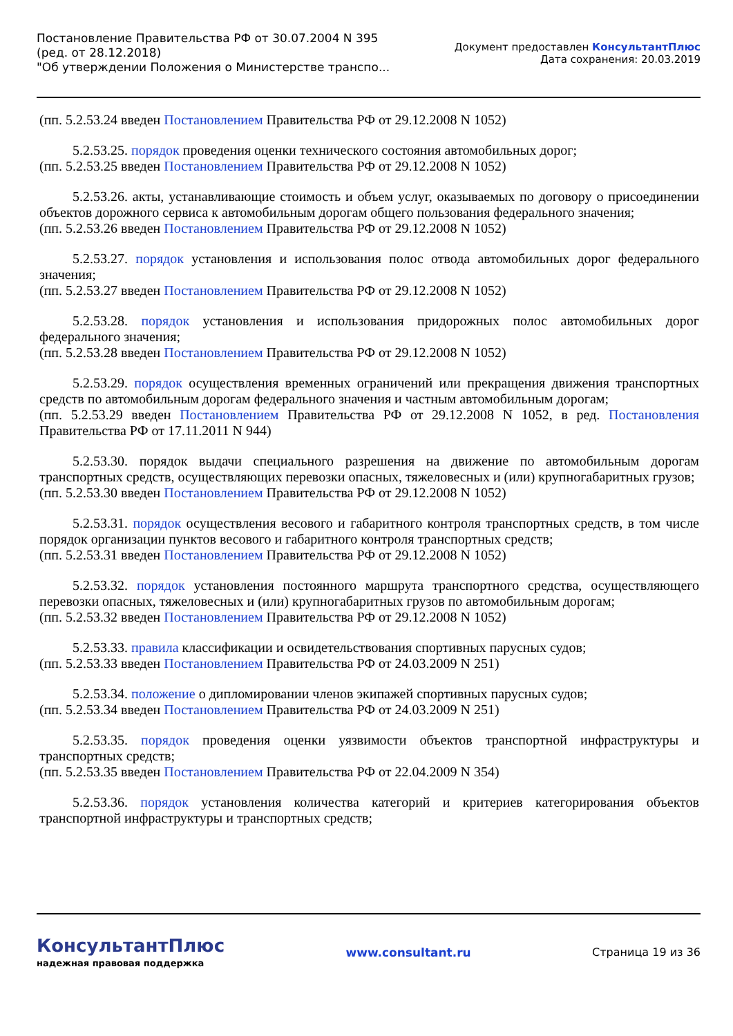Постановление Правительства РФ от 30.07.2004 N 395
(ред. от 28.12.2018)
"Об утверждении Положения о Министерстве транспо...
Документ предоставлен КонсультантПлюс
Дата сохранения: 20.03.2019
(пп. 5.2.53.24 введен Постановлением Правительства РФ от 29.12.2008 N 1052)
5.2.53.25. порядок проведения оценки технического состояния автомобильных дорог;
(пп. 5.2.53.25 введен Постановлением Правительства РФ от 29.12.2008 N 1052)
5.2.53.26. акты, устанавливающие стоимость и объем услуг, оказываемых по договору о присоединении объектов дорожного сервиса к автомобильным дорогам общего пользования федерального значения;
(пп. 5.2.53.26 введен Постановлением Правительства РФ от 29.12.2008 N 1052)
5.2.53.27. порядок установления и использования полос отвода автомобильных дорог федерального значения;
(пп. 5.2.53.27 введен Постановлением Правительства РФ от 29.12.2008 N 1052)
5.2.53.28. порядок установления и использования придорожных полос автомобильных дорог федерального значения;
(пп. 5.2.53.28 введен Постановлением Правительства РФ от 29.12.2008 N 1052)
5.2.53.29. порядок осуществления временных ограничений или прекращения движения транспортных средств по автомобильным дорогам федерального значения и частным автомобильным дорогам;
(пп. 5.2.53.29 введен Постановлением Правительства РФ от 29.12.2008 N 1052, в ред. Постановления Правительства РФ от 17.11.2011 N 944)
5.2.53.30. порядок выдачи специального разрешения на движение по автомобильным дорогам транспортных средств, осуществляющих перевозки опасных, тяжеловесных и (или) крупногабаритных грузов;
(пп. 5.2.53.30 введен Постановлением Правительства РФ от 29.12.2008 N 1052)
5.2.53.31. порядок осуществления весового и габаритного контроля транспортных средств, в том числе порядок организации пунктов весового и габаритного контроля транспортных средств;
(пп. 5.2.53.31 введен Постановлением Правительства РФ от 29.12.2008 N 1052)
5.2.53.32. порядок установления постоянного маршрута транспортного средства, осуществляющего перевозки опасных, тяжеловесных и (или) крупногабаритных грузов по автомобильным дорогам;
(пп. 5.2.53.32 введен Постановлением Правительства РФ от 29.12.2008 N 1052)
5.2.53.33. правила классификации и освидетельствования спортивных парусных судов;
(пп. 5.2.53.33 введен Постановлением Правительства РФ от 24.03.2009 N 251)
5.2.53.34. положение о дипломировании членов экипажей спортивных парусных судов;
(пп. 5.2.53.34 введен Постановлением Правительства РФ от 24.03.2009 N 251)
5.2.53.35. порядок проведения оценки уязвимости объектов транспортной инфраструктуры и транспортных средств;
(пп. 5.2.53.35 введен Постановлением Правительства РФ от 22.04.2009 N 354)
5.2.53.36. порядок установления количества категорий и критериев категорирования объектов транспортной инфраструктуры и транспортных средств;
КонсультантПлюс
надежная правовая поддержка
www.consultant.ru Страница 19 из 36